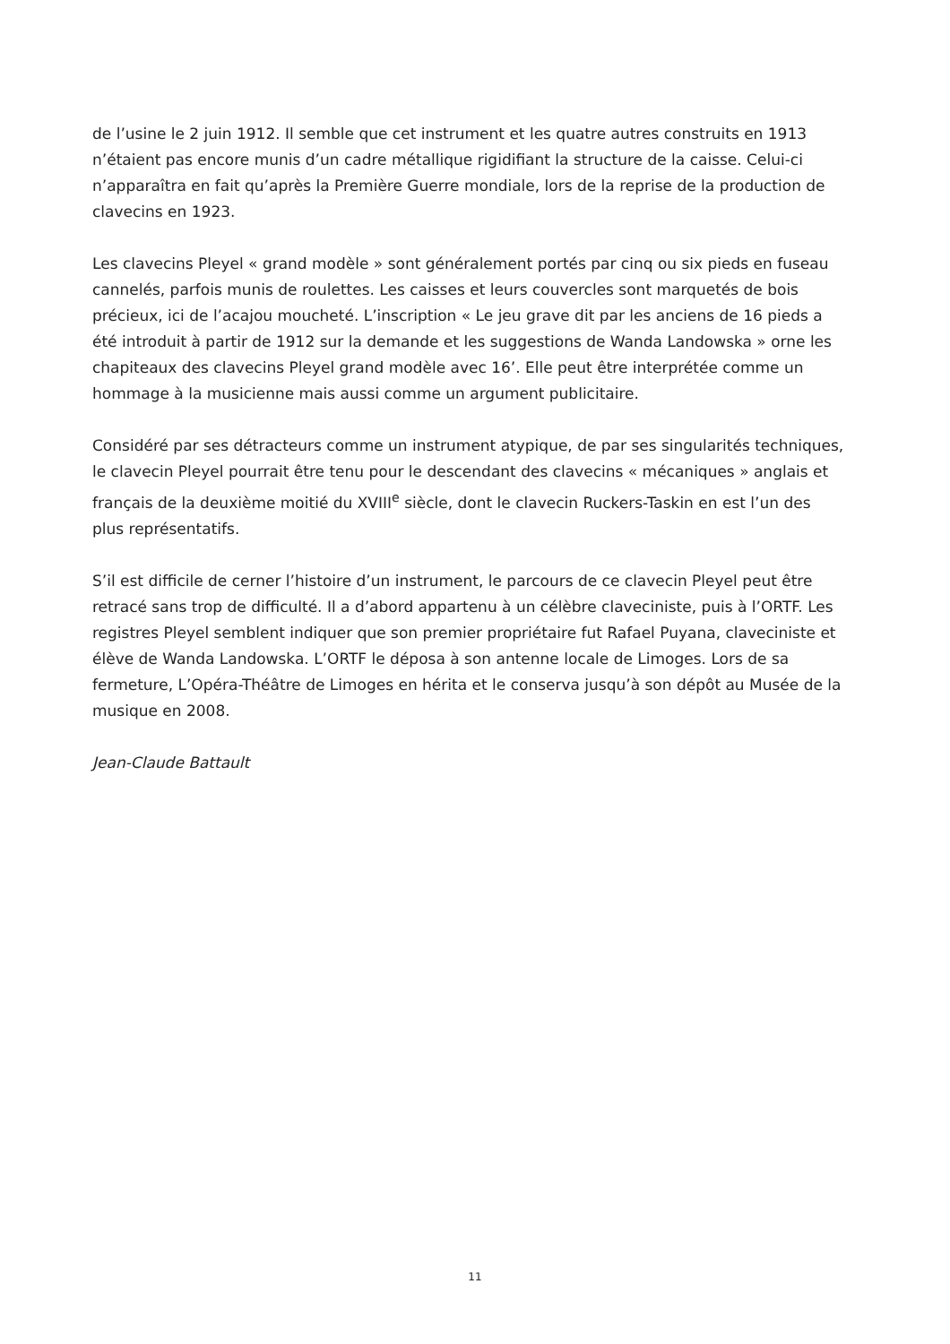de l’usine le 2 juin 1912. Il semble que cet instrument et les quatre autres construits en 1913 n’étaient pas encore munis d’un cadre métallique rigidifiant la structure de la caisse. Celui-ci n’apparaîtra en fait qu’après la Première Guerre mondiale, lors de la reprise de la production de clavecins en 1923.
Les clavecins Pleyel « grand modèle » sont généralement portés par cinq ou six pieds en fuseau cannelés, parfois munis de roulettes. Les caisses et leurs couvercles sont marquetés de bois précieux, ici de l’acajou moucheté. L’inscription « Le jeu grave dit par les anciens de 16 pieds a été introduit à partir de 1912 sur la demande et les suggestions de Wanda Landowska » orne les chapiteaux des clavecins Pleyel grand modèle avec 16’. Elle peut être interprétée comme un hommage à la musicienne mais aussi comme un argument publicitaire.
Considéré par ses détracteurs comme un instrument atypique, de par ses singularités techniques, le clavecin Pleyel pourrait être tenu pour le descendant des clavecins « mécaniques » anglais et français de la deuxième moitié du XVIII<sup>e</sup> siècle, dont le clavecin Ruckers-Taskin en est l’un des plus représentatifs.
S’il est difficile de cerner l’histoire d’un instrument, le parcours de ce clavecin Pleyel peut être retracé sans trop de difficulté. Il a d’abord appartenu à un célèbre claveciniste, puis à l’ORTF. Les registres Pleyel semblent indiquer que son premier propriétaire fut Rafael Puyana, claveciniste et élève de Wanda Landowska. L’ORTF le déposa à son antenne locale de Limoges. Lors de sa fermeture, L’Opéra-Théâtre de Limoges en hérita et le conserva jusqu’à son dépôt au Musée de la musique en 2008.
Jean-Claude Battault
11